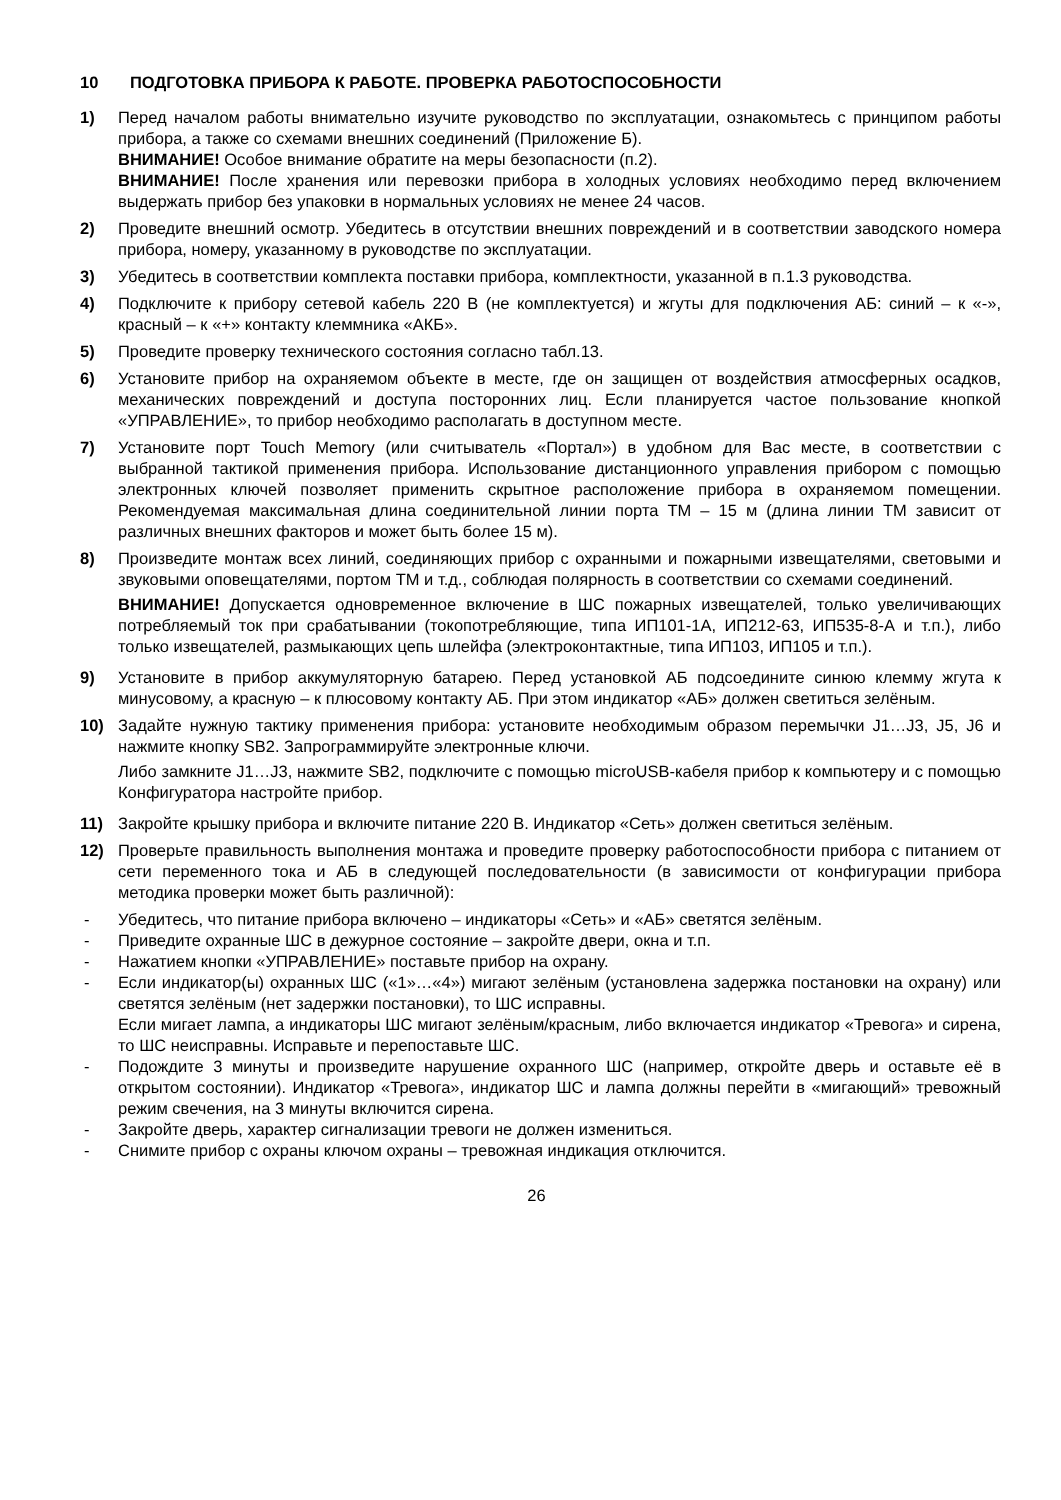10 ПОДГОТОВКА ПРИБОРА К РАБОТЕ. ПРОВЕРКА РАБОТОСПОСОБНОСТИ
1) Перед началом работы внимательно изучите руководство по эксплуатации, ознакомьтесь с принципом работы прибора, а также со схемами внешних соединений (Приложение Б).
ВНИМАНИЕ! Особое внимание обратите на меры безопасности (п.2).
ВНИМАНИЕ! После хранения или перевозки прибора в холодных условиях необходимо перед включением выдержать прибор без упаковки в нормальных условиях не менее 24 часов.
2) Проведите внешний осмотр. Убедитесь в отсутствии внешних повреждений и в соответствии заводского номера прибора, номеру, указанному в руководстве по эксплуатации.
3) Убедитесь в соответствии комплекта поставки прибора, комплектности, указанной в п.1.3 руководства.
4) Подключите к прибору сетевой кабель 220 В (не комплектуется) и жгуты для подключения АБ: синий – к «-», красный – к «+» контакту клеммника «АКБ».
5) Проведите проверку технического состояния согласно табл.13.
6) Установите прибор на охраняемом объекте в месте, где он защищен от воздействия атмосферных осадков, механических повреждений и доступа посторонних лиц. Если планируется частое пользование кнопкой «УПРАВЛЕНИЕ», то прибор необходимо располагать в доступном месте.
7) Установите порт Touch Memory (или считыватель «Портал») в удобном для Вас месте, в соответствии с выбранной тактикой применения прибора. Использование дистанционного управления прибором с помощью электронных ключей позволяет применить скрытное расположение прибора в охраняемом помещении. Рекомендуемая максимальная длина соединительной линии порта ТМ – 15 м (длина линии ТМ зависит от различных внешних факторов и может быть более 15 м).
8) Произведите монтаж всех линий, соединяющих прибор с охранными и пожарными извещателями, световыми и звуковыми оповещателями, портом ТМ и т.д., соблюдая полярность в соответствии со схемами соединений.
ВНИМАНИЕ! Допускается одновременное включение в ШС пожарных извещателей, только увеличивающих потребляемый ток при срабатывании (токопотребляющие, типа ИП101-1А, ИП212-63, ИП535-8-А и т.п.), либо только извещателей, размыкающих цепь шлейфа (электроконтактные, типа ИП103, ИП105 и т.п.).
9) Установите в прибор аккумуляторную батарею. Перед установкой АБ подсоедините синюю клемму жгута к минусовому, а красную – к плюсовому контакту АБ. При этом индикатор «АБ» должен светиться зелёным.
10) Задайте нужную тактику применения прибора: установите необходимым образом перемычки J1…J3, J5, J6 и нажмите кнопку SB2. Запрограммируйте электронные ключи.
Либо замкните J1…J3, нажмите SB2, подключите с помощью microUSB-кабеля прибор к компьютеру и с помощью Конфигуратора настройте прибор.
11) Закройте крышку прибора и включите питание 220 В. Индикатор «Сеть» должен светиться зелёным.
12) Проверьте правильность выполнения монтажа и проведите проверку работоспособности прибора с питанием от сети переменного тока и АБ в следующей последовательности (в зависимости от конфигурации прибора методика проверки может быть различной):
- Убедитесь, что питание прибора включено – индикаторы «Сеть» и «АБ» светятся зелёным.
- Приведите охранные ШС в дежурное состояние – закройте двери, окна и т.п.
- Нажатием кнопки «УПРАВЛЕНИЕ» поставьте прибор на охрану.
- Если индикатор(ы) охранных ШС («1»…«4») мигают зелёным (установлена задержка постановки на охрану) или светятся зелёным (нет задержки постановки), то ШС исправны.
Если мигает лампа, а индикаторы ШС мигают зелёным/красным, либо включается индикатор «Тревога» и сирена, то ШС неисправны. Исправьте и перепоставьте ШС.
- Подождите 3 минуты и произведите нарушение охранного ШС (например, откройте дверь и оставьте её в открытом состоянии). Индикатор «Тревога», индикатор ШС и лампа должны перейти в «мигающий» тревожный режим свечения, на 3 минуты включится сирена.
- Закройте дверь, характер сигнализации тревоги не должен измениться.
- Снимите прибор с охраны ключом охраны – тревожная индикация отключится.
26